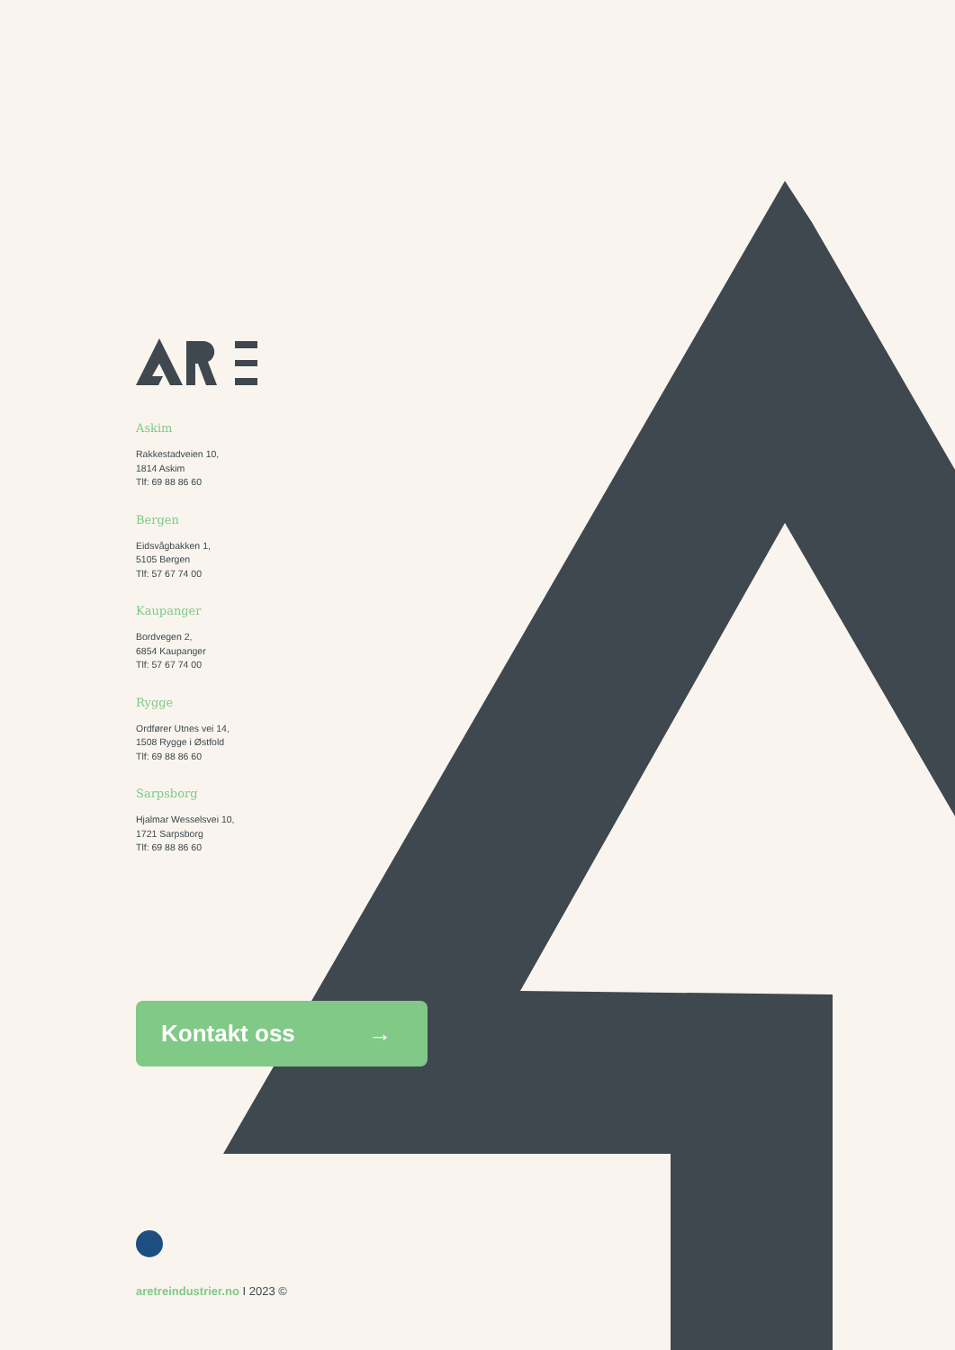Askim
Rakkestadveien 10,
1814 Askim
Tlf: 69 88 86 60
Bergen
Eidsvågbakken 1,
5105 Bergen
Tlf: 57 67 74 00
Kaupanger
Bordvegen 2,
6854 Kaupanger
Tlf: 57 67 74 00
Rygge
Ordfører Utnes vei 14,
1508 Rygge i Østfold
Tlf: 69 88 86 60
Sarpsborg
Hjalmar Wesselsvei 10,
1721 Sarpsborg
Tlf: 69 88 86 60
Kontakt oss →
aretreindustrier.no I 2023 ©